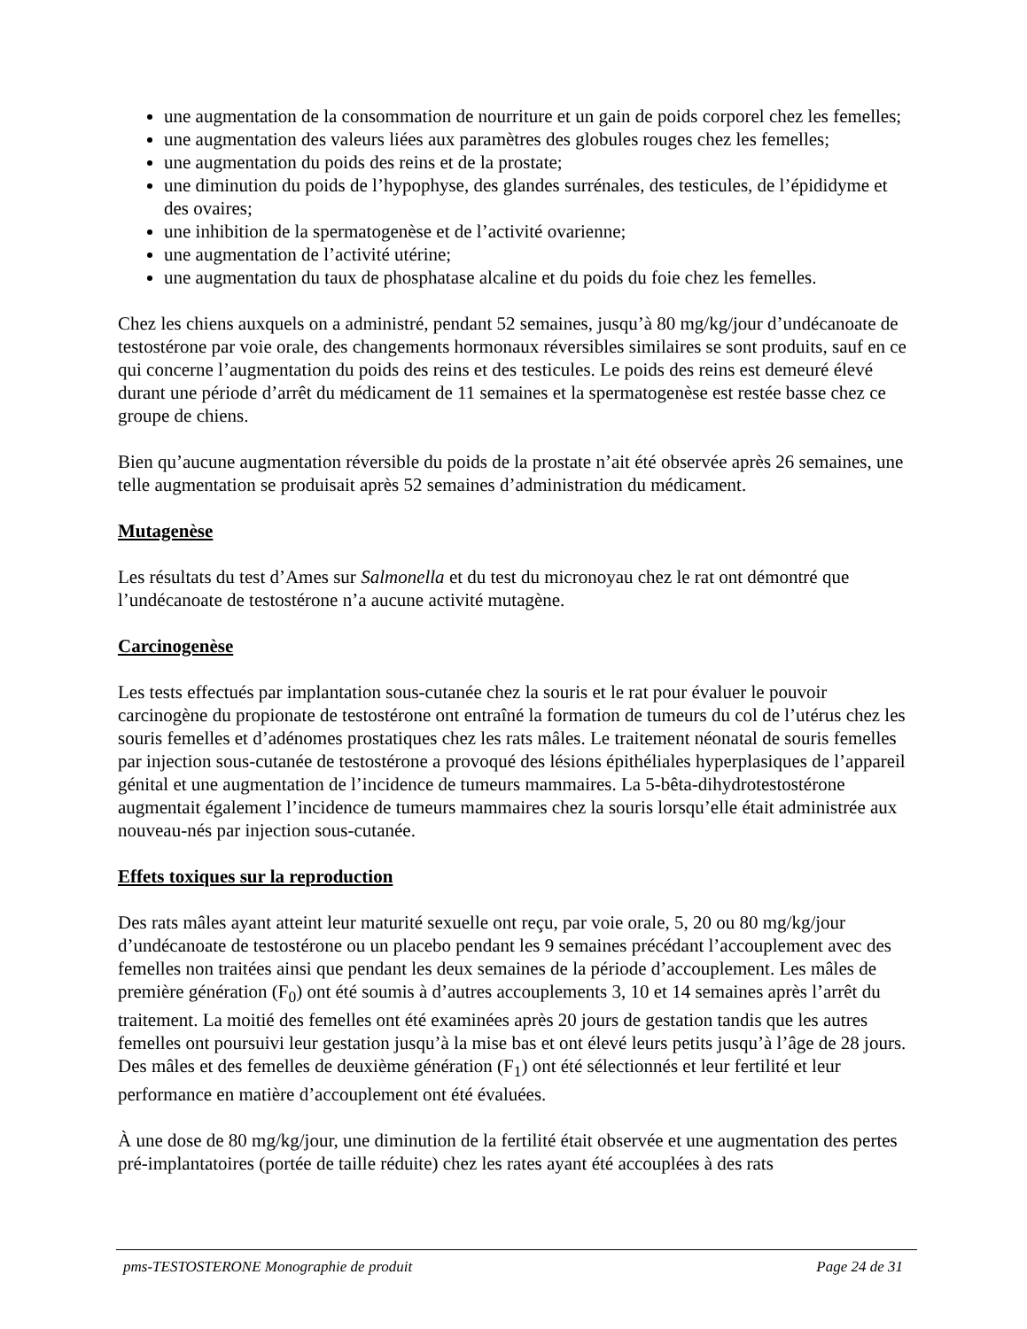une augmentation de la consommation de nourriture et un gain de poids corporel chez les femelles;
une augmentation des valeurs liées aux paramètres des globules rouges chez les femelles;
une augmentation du poids des reins et de la prostate;
une diminution du poids de l’hypophyse, des glandes surrénales, des testicules, de l’épididyme et des ovaires;
une inhibition de la spermatogenèse et de l’activité ovarienne;
une augmentation de l’activité utérine;
une augmentation du taux de phosphatase alcaline et du poids du foie chez les femelles.
Chez les chiens auxquels on a administré, pendant 52 semaines, jusqu’à 80 mg/kg/jour d’undécanoate de testostérone par voie orale, des changements hormonaux réversibles similaires se sont produits, sauf en ce qui concerne l’augmentation du poids des reins et des testicules. Le poids des reins est demeuré élevé durant une période d’arrêt du médicament de 11 semaines et la spermatogenèse est restée basse chez ce groupe de chiens.
Bien qu’aucune augmentation réversible du poids de la prostate n’ait été observée après 26 semaines, une telle augmentation se produisait après 52 semaines d’administration du médicament.
Mutagenèse
Les résultats du test d’Ames sur Salmonella et du test du micronoyau chez le rat ont démontré que l’undécanoate de testostérone n’a aucune activité mutagène.
Carcinogenèse
Les tests effectués par implantation sous-cutanée chez la souris et le rat pour évaluer le pouvoir carcinogène du propionate de testostérone ont entraîné la formation de tumeurs du col de l’utérus chez les souris femelles et d’adénomes prostatiques chez les rats mâles. Le traitement néonatal de souris femelles par injection sous-cutanée de testostérone a provoqué des lésions épithéliales hyperplasiques de l’appareil génital et une augmentation de l’incidence de tumeurs mammaires. La 5-bêta-dihydrotestostérone augmentait également l’incidence de tumeurs mammaires chez la souris lorsqu’elle était administrée aux nouveau-nés par injection sous-cutanée.
Effets toxiques sur la reproduction
Des rats mâles ayant atteint leur maturité sexuelle ont reçu, par voie orale, 5, 20 ou 80 mg/kg/jour d’undécanoate de testostérone ou un placebo pendant les 9 semaines précédant l’accouplement avec des femelles non traitées ainsi que pendant les deux semaines de la période d’accouplement. Les mâles de première génération (F<sub>0</sub>) ont été soumis à d’autres accouplements 3, 10 et 14 semaines après l’arrêt du traitement. La moitié des femelles ont été examinées après 20 jours de gestation tandis que les autres femelles ont poursuivi leur gestation jusqu’à la mise bas et ont élevé leurs petits jusqu’à l’âge de 28 jours. Des mâles et des femelles de deuxième génération (F<sub>1</sub>) ont été sélectionnés et leur fertilité et leur performance en matière d’accouplement ont été évaluées.
À une dose de 80 mg/kg/jour, une diminution de la fertilité était observée et une augmentation des pertes pré-implantatoires (portée de taille réduite) chez les rates ayant été accouplées à des rats
pms-TESTOSTERONE Monographie de produit Page 24 de 31